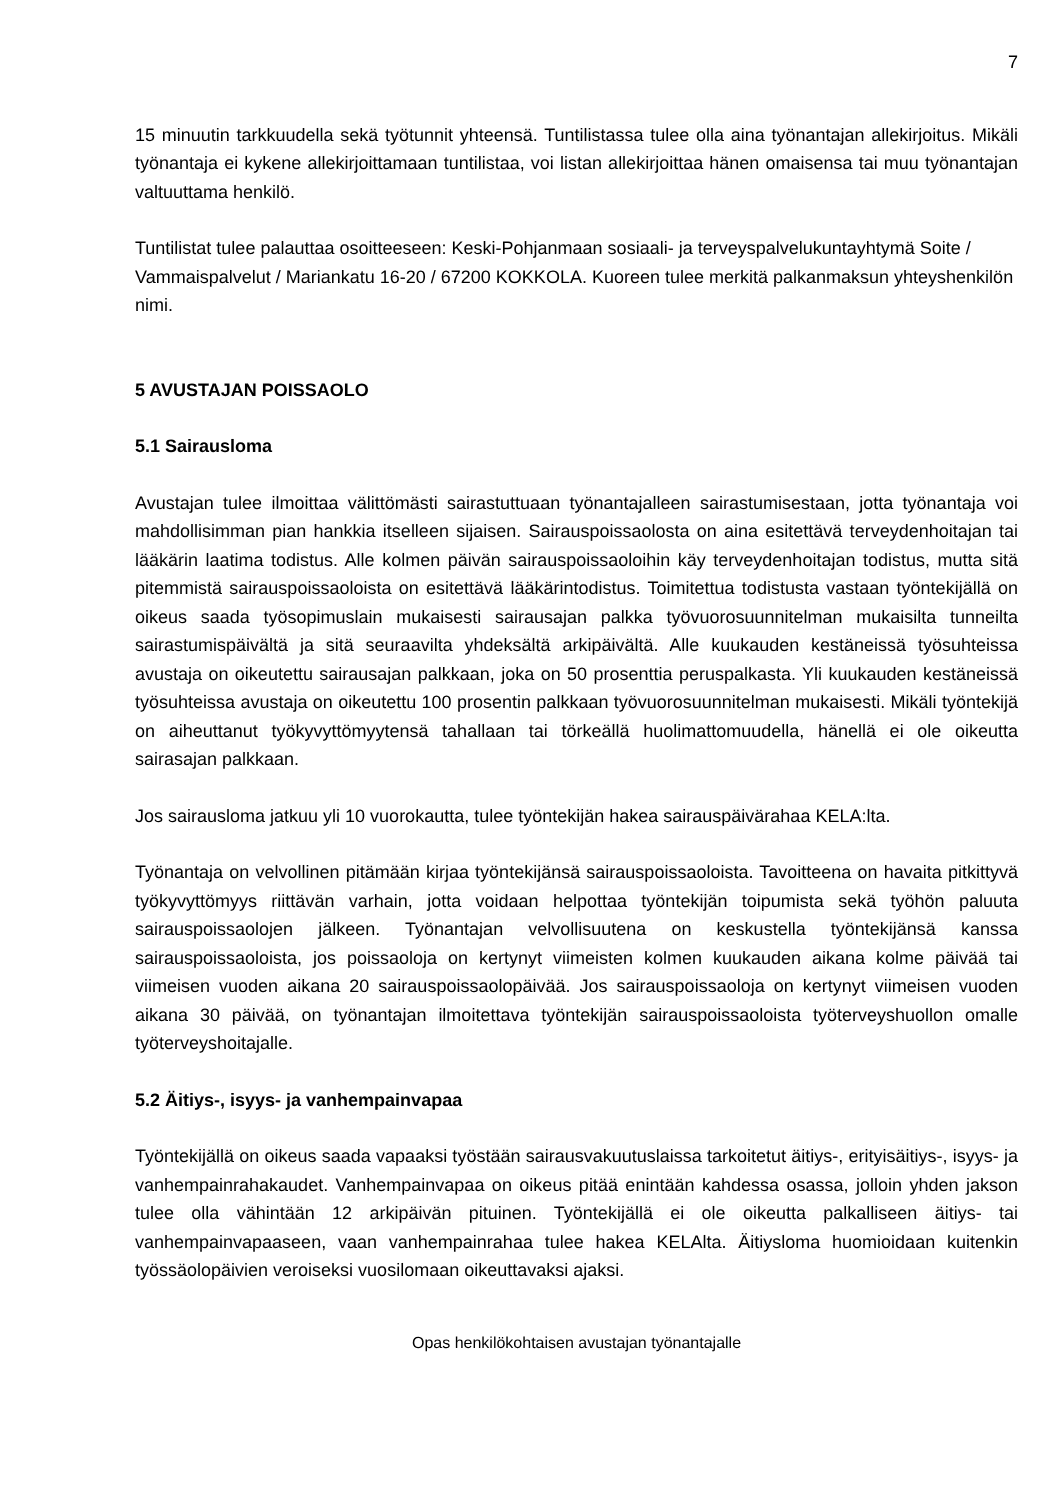7
15 minuutin tarkkuudella sekä työtunnit yhteensä. Tuntilistassa tulee olla aina työnantajan allekirjoitus. Mikäli työnantaja ei kykene allekirjoittamaan tuntilistaa, voi listan allekirjoittaa hänen omaisensa tai muu työnantajan valtuuttama henkilö.
Tuntilistat tulee palauttaa osoitteeseen: Keski-Pohjanmaan sosiaali- ja terveyspalvelukun­tayhtymä Soite / Vammaispalvelut / Mariankatu 16-20 / 67200 KOKKOLA. Kuoreen tulee merkitä palkanmaksun yhteyshenkilön nimi.
5 AVUSTAJAN POISSAOLO
5.1 Sairausloma
Avustajan tulee ilmoittaa välittömästi sairastuttuaan työnantajalleen sairastumisestaan, jotta työnantaja voi mahdollisimman pian hankkia itselleen sijaisen. Sairauspoissaolosta on aina esitettävä terveydenhoitajan tai lääkärin laatima todistus. Alle kolmen päivän sairauspoissa­oloihin käy terveydenhoitajan todistus, mutta sitä pitemmistä sairauspoissaoloista on esitet­tävä lääkärintodistus. Toimitettua todistusta vastaan työntekijällä on oikeus saada työsopi­muslain mukaisesti sairausajan palkka työvuorosuunnitelman mukaisilta tunneilta sairastu­mispäivältä ja sitä seuraavilta yhdeksältä arkipäivältä. Alle kuukauden kestäneissä työsuh­teissa avustaja on oikeutettu sairausajan palkkaan, joka on 50 prosenttia peruspalkasta. Yli kuukauden kestäneissä työsuhteissa avustaja on oikeutettu 100 prosentin palkkaan työvuo­rosuunnitelman mukaisesti. Mikäli työntekijä on aiheuttanut työkyvyttömyytensä tahallaan tai törkeällä huolimattomuudella, hänellä ei ole oikeutta sairasajan palkkaan.
Jos sairausloma jatkuu yli 10 vuorokautta, tulee työntekijän hakea sairauspäivärahaa KELA:lta.
Työnantaja on velvollinen pitämään kirjaa työntekijänsä sairauspoissaoloista. Tavoitteena on havaita pitkittyvä työkyvyttömyys riittävän varhain, jotta voidaan helpottaa työntekijän toi­pumista sekä työhön paluuta sairauspoissaolojen jälkeen. Työnantajan velvollisuutena on keskustella työntekijänsä kanssa sairauspoissaoloista, jos poissaoloja on kertynyt viimeisten kolmen kuukauden aikana kolme päivää tai viimeisen vuoden aikana 20 sairauspoissaolo­päivää. Jos sairauspoissaoloja on kertynyt viimeisen vuoden aikana 30 päivää, on työnanta­jan ilmoitettava työntekijän sairauspoissaoloista työterveyshuollon omalle työterveyshoitajal­le.
5.2 Äitiys-, isyys- ja vanhempainvapaa
Työntekijällä on oikeus saada vapaaksi työstään sairausvakuutuslaissa tarkoitetut äitiys-, erityisäitiys-, isyys- ja vanhempainrahakaudet. Vanhempainvapaa on oikeus pitää enintään kahdessa osassa, jolloin yhden jakson tulee olla vähintään 12 arkipäivän pituinen. Työnteki­jällä ei ole oikeutta palkalliseen äitiys- tai vanhempainvapaaseen, vaan vanhempainrahaa tulee hakea KELAlta. Äitiysloma huomioidaan kuitenkin työssäolopäivien veroiseksi vuosi­lomaan oikeuttavaksi ajaksi.
Opas henkilökohtaisen avustajan työnantajalle